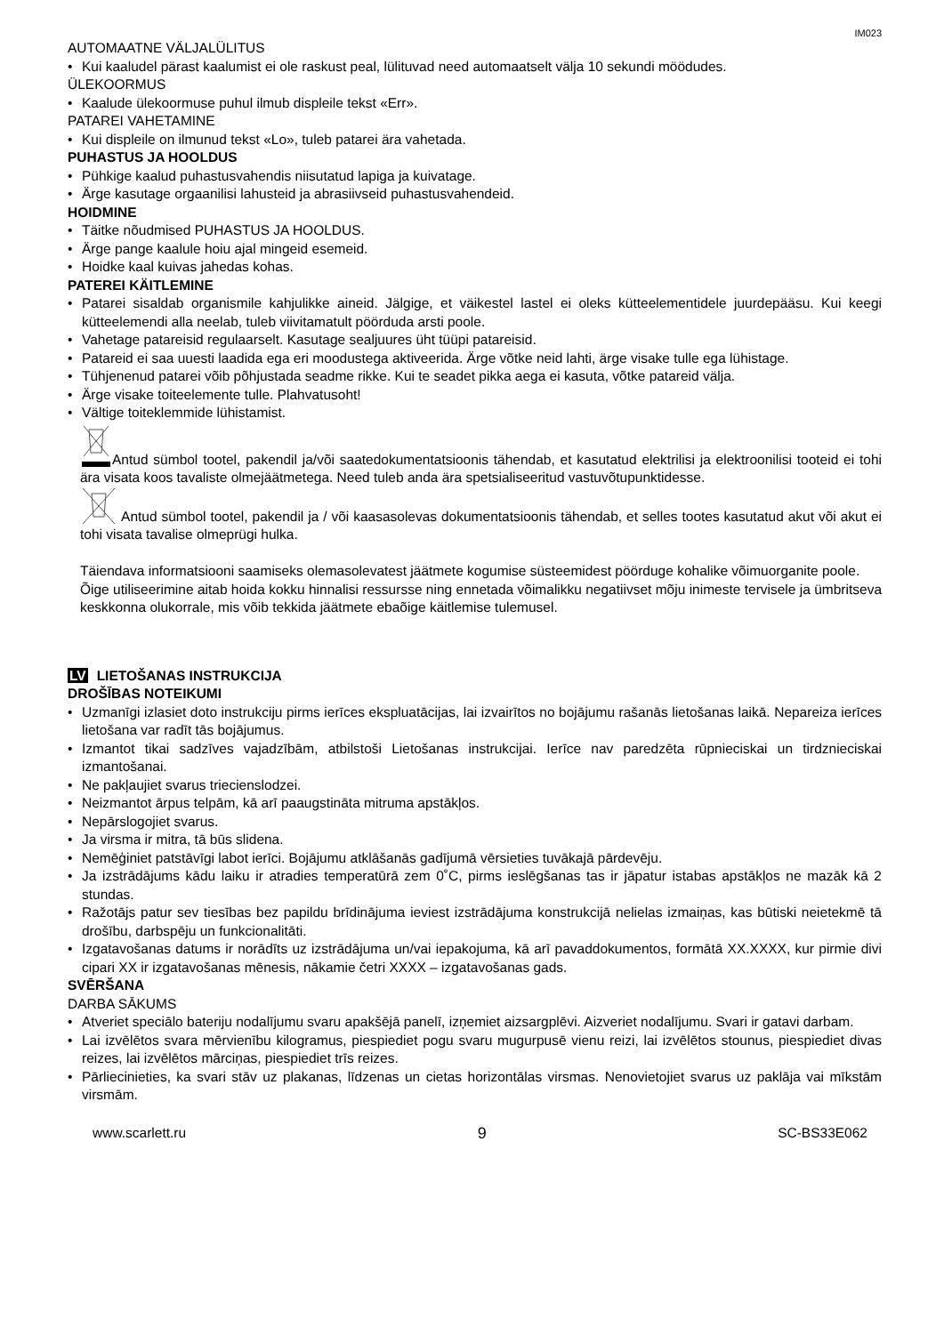IM023
AUTOMAATNE VÄLJALÜLITUS
• Kui kaaludel pärast kaalumist ei ole raskust peal, lülituvad need automaatselt välja 10 sekundi möödudes.
ÜLEKOORMUS
• Kaalude ülekoormuse puhul ilmub displeile tekst «Err».
PATAREI VAHETAMINE
• Kui displeile on ilmunud tekst «Lo», tuleb patarei ära vahetada.
PUHASTUS JA HOOLDUS
• Pühkige kaalud puhastusvahendis niisutatud lapiga ja kuivatage.
• Ärge kasutage orgaanilisi lahusteid ja abrasiivseid puhastusvahendeid.
HOIDMINE
• Täitke nõudmised PUHASTUS JA HOOLDUS.
• Ärge pange kaalule hoiu ajal mingeid esemeid.
• Hoidke kaal kuivas jahedas kohas.
PATEREI KÄITLEMINE
• Patarei sisaldab organismile kahjulikke aineid. Jälgige, et väikestel lastel ei oleks kütteelementidele juurdepääsu. Kui keegi kütteelemendi alla neelab, tuleb viivitamatult pöörduda arsti poole.
• Vahetage patareisid regulaarselt. Kasutage sealjuures üht tüüpi patareisid.
• Patareid ei saa uuesti laadida ega eri moodustega aktiveerida. Ärge võtke neid lahti, ärge visake tulle ega lühistage.
• Tühjenenud patarei võib põhjustada seadme rikke. Kui te seadet pikka aega ei kasuta, võtke patareid välja.
• Ärge visake toiteelemente tulle. Plahvatusoht!
• Vältige toiteklemmide lühistamist.
Antud sümbol tootel, pakendil ja/või saatedokumentatsioonis tähendab, et kasutatud elektrilisi ja elektroonilisi tooteid ei tohi ära visata koos tavaliste olmejäätmetega. Need tuleb anda ära spetsialiseeritud vastuvõtupunktidesse.
Antud sümbol tootel, pakendil ja / või kaasasolevas dokumentatsioonis tähendab, et selles tootes kasutatud akut või akut ei tohi visata tavalise olmeprügi hulka.
Täiendava informatsiooni saamiseks olemasolevatest jäätmete kogumise süsteemidest pöörduge kohalike võimuorganite poole.
Õige utiliseerimine aitab hoida kokku hinnalisi ressursse ning ennetada võimalikku negatiivset mõju inimeste tervisele ja ümbritseva keskkonna olukorrale, mis võib tekkida jäätmete ebaõige käitlemise tulemusel.
LV LIETOŠANAS INSTRUKCIJA
DROŠĪBAS NOTEIKUMI
• Uzmanīgi izlasiet doto instrukciju pirms ierīces ekspluatācijas, lai izvairītos no bojājumu rašanās lietošanas laikā. Nepareiza ierīces lietošana var radīt tās bojājumus.
• Izmantot tikai sadzīves vajadzībām, atbilstoši Lietošanas instrukcijai. Ierīce nav paredzēta rūpnieciskai un tirdznieciskai izmantošanai.
• Ne pakļaujiet svarus triecienslodzei.
• Neizmantot ārpus telpām, kā arī paaugstināta mitruma apstākļos.
• Nepārslogojiet svarus.
• Ja virsma ir mitra, tā būs slidena.
• Nemēģiniet patstāvīgi labot ierīci. Bojājumu atklāšanās gadījumā vērsieties tuvākajā pārdevēju.
• Ja izstrādājums kādu laiku ir atradies temperatūrā zem 0˚C, pirms ieslēgšanas tas ir jāpatur istabas apstākļos ne mazāk kā 2 stundas.
• Ražotājs patur sev tiesības bez papildu brīdinājuma ieviest izstrādājuma konstrukcijā nelielas izmaiņas, kas būtiski neietekmē tā drošību, darbspēju un funkcionalitāti.
• Izgatavošanas datums ir norādīts uz izstrādājuma un/vai iepakojuma, kā arī pavaddokumentos, formātā XX.XXXX, kur pirmie divi cipari XX ir izgatavošanas mēnesis, nākamie četri XXXX – izgatavošanas gads.
SVĒRŠANA
DARBA SĀKUMS
• Atveriet speciālo bateriju nodalījumu svaru apakšējā panelī, izņemiet aizsargplēvi. Aizveriet nodalījumu. Svari ir gatavi darbam.
• Lai izvēlētos svara mērvienību kilogramus, piespiediet pogu svaru mugurpusē vienu reizi, lai izvēlētos stounus, piespiediet divas reizes, lai izvēlētos mārciņas, piespiediet trīs reizes.
• Pārliecinieties, ka svari stāv uz plakanas, līdzenas un cietas horizontālas virsmas. Nenovietojiet svarus uz paklāja vai mīkstām virsmām.
www.scarlett.ru 9 SC-BS33E062